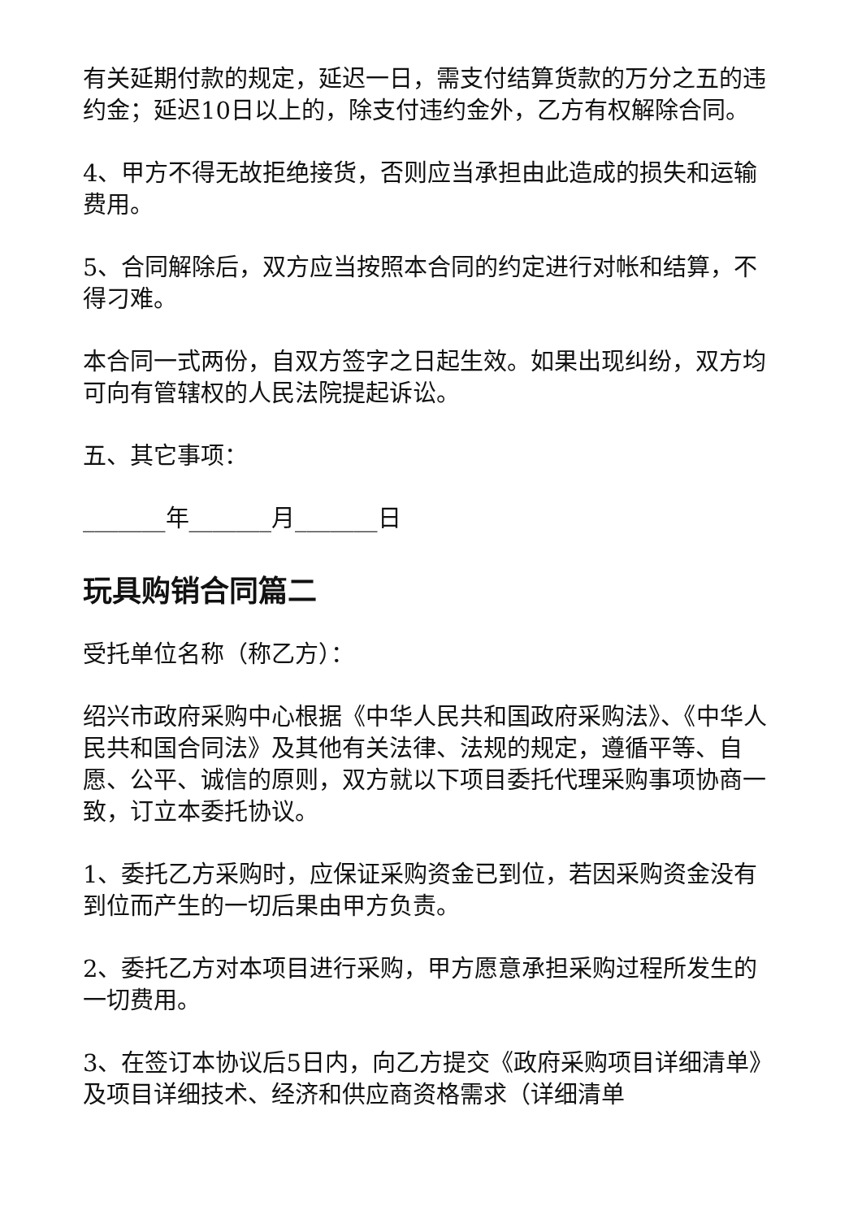有关延期付款的规定，延迟一日，需支付结算货款的万分之五的违约金；延迟10日以上的，除支付违约金外，乙方有权解除合同。
4、甲方不得无故拒绝接货，否则应当承担由此造成的损失和运输费用。
5、合同解除后，双方应当按照本合同的约定进行对帐和结算，不得刁难。
本合同一式两份，自双方签字之日起生效。如果出现纠纷，双方均可向有管辖权的人民法院提起诉讼。
五、其它事项：
_______年_______月_______日
玩具购销合同篇二
受托单位名称（称乙方）：
绍兴市政府采购中心根据《中华人民共和国政府采购法》、《中华人民共和国合同法》及其他有关法律、法规的规定，遵循平等、自愿、公平、诚信的原则，双方就以下项目委托代理采购事项协商一致，订立本委托协议。
1、委托乙方采购时，应保证采购资金已到位，若因采购资金没有到位而产生的一切后果由甲方负责。
2、委托乙方对本项目进行采购，甲方愿意承担采购过程所发生的一切费用。
3、在签订本协议后5日内，向乙方提交《政府采购项目详细清单》及项目详细技术、经济和供应商资格需求（详细清单